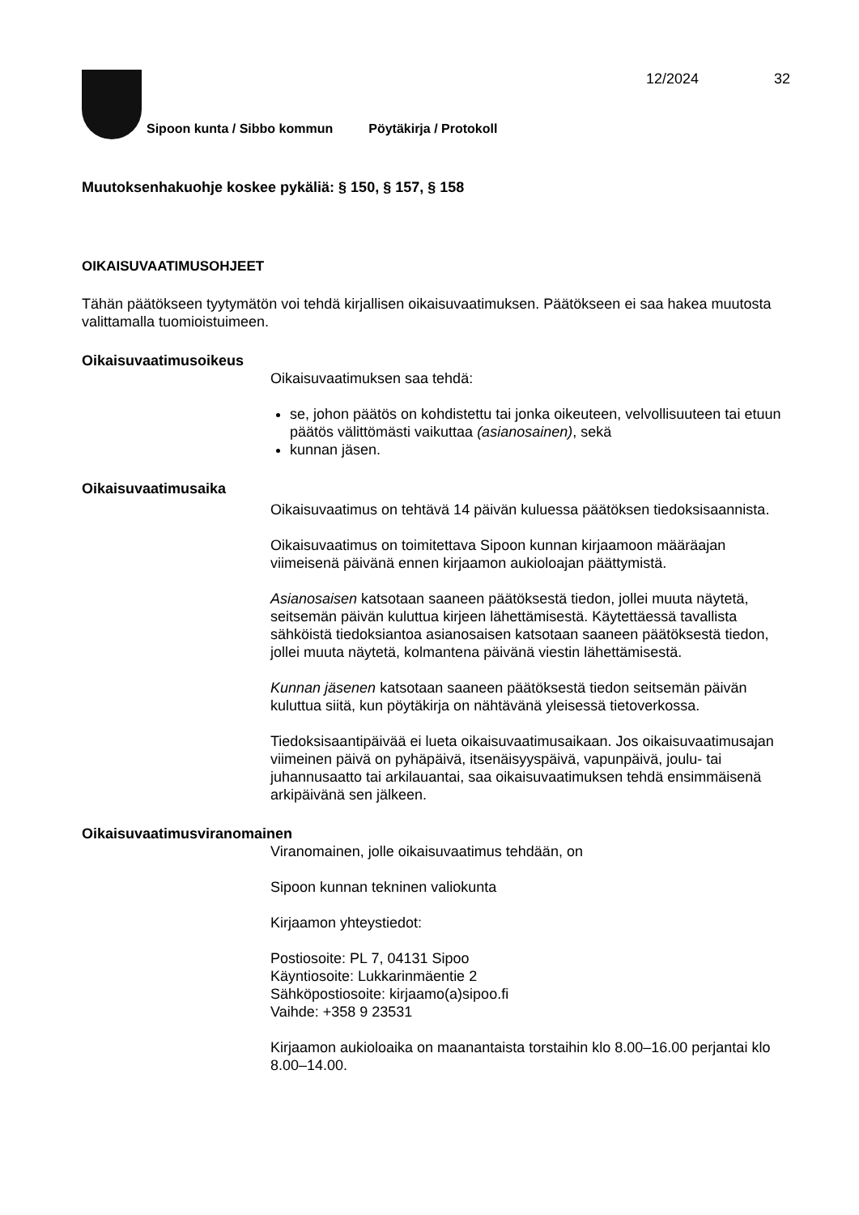12/2024 32
Sipoon kunta / Sibbo kommun Pöytäkirja / Protokoll
Muutoksenhakuohje koskee pykäliä: § 150, § 157, § 158
OIKAISUVAATIMUSOHJEET
Tähän päätökseen tyytymätön voi tehdä kirjallisen oikaisuvaatimuksen. Päätökseen ei saa hakea muutosta valittamalla tuomioistuimeen.
Oikaisuvaatimusoikeus
Oikaisuvaatimuksen saa tehdä:
se, johon päätös on kohdistettu tai jonka oikeuteen, velvollisuuteen tai etuun päätös välittömästi vaikuttaa (asianosainen), sekä
kunnan jäsen.
Oikaisuvaatimusaika
Oikaisuvaatimus on tehtävä 14 päivän kuluessa päätöksen tiedoksisaannista.
Oikaisuvaatimus on toimitettava Sipoon kunnan kirjaamoon määräajan viimeisenä päivänä ennen kirjaamon aukioloajan päättymistä.
Asianosaisen katsotaan saaneen päätöksestä tiedon, jollei muuta näytetä, seitsemän päivän kuluttua kirjeen lähettämisestä. Käytettäessä tavallista sähköistä tiedoksiantoa asianosaisen katsotaan saaneen päätöksestä tiedon, jollei muuta näytetä, kolmantena päivänä viestin lähettämisestä.
Kunnan jäsenen katsotaan saaneen päätöksestä tiedon seitsemän päivän kuluttua siitä, kun pöytäkirja on nähtävänä yleisessä tietoverkossa.
Tiedoksisaantipäivää ei lueta oikaisuvaatimusaikaan. Jos oikaisuvaatimusajan viimeinen päivä on pyhäpäivä, itsenäisyyspäivä, vapunpäivä, joulu- tai juhannusaatto tai arkilauantai, saa oikaisuvaatimuksen tehdä ensimmäisenä arkipäivänä sen jälkeen.
Oikaisuvaatimusviranomainen
Viranomainen, jolle oikaisuvaatimus tehdään, on
Sipoon kunnan tekninen valiokunta
Kirjaamon yhteystiedot:
Postiosoite: PL 7, 04131 Sipoo
Käyntiosoite: Lukkarinmäentie 2
Sähköpostiosoite: kirjaamo(a)sipoo.fi
Vaihde: +358 9 23531
Kirjaamon aukioloaika on maanantaista torstaihin klo 8.00–16.00 perjantai klo 8.00–14.00.